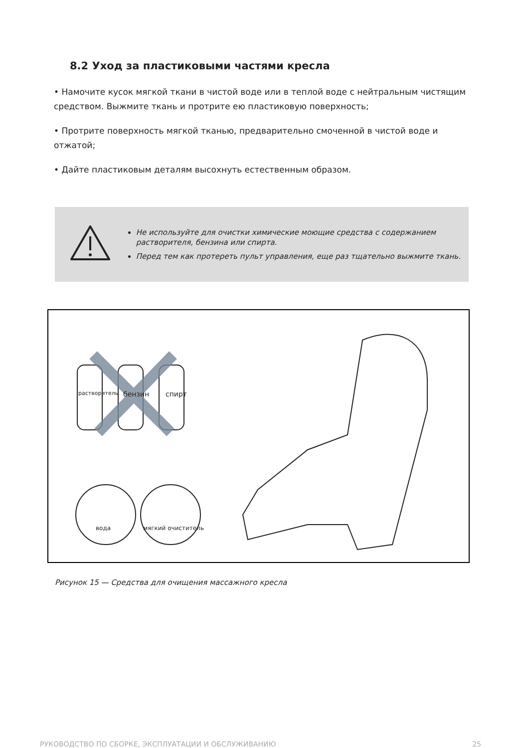8.2 Уход за пластиковыми частями кресла
• Намочите кусок мягкой ткани в чистой воде или в теплой воде с нейтральным чистящим средством. Выжмите ткань и протрите ею пластиковую поверхность;
• Протрите поверхность мягкой тканью, предварительно смоченной в чистой воде и отжатой;
• Дайте пластиковым деталям высохнуть естественным образом.
Не используйте для очистки химические моющие средства с содержанием растворителя, бензина или спирта.
Перед тем как протереть пульт управления, еще раз тщательно выжмите ткань.
растворитель бензин спирт
вода мягкий очиститель
Рисунок 15 — Средства для очищения массажного кресла
РУКОВОДСТВО ПО СБОРКЕ, ЭКСПЛУАТАЦИИ И ОБСЛУЖИВАНИЮ 25